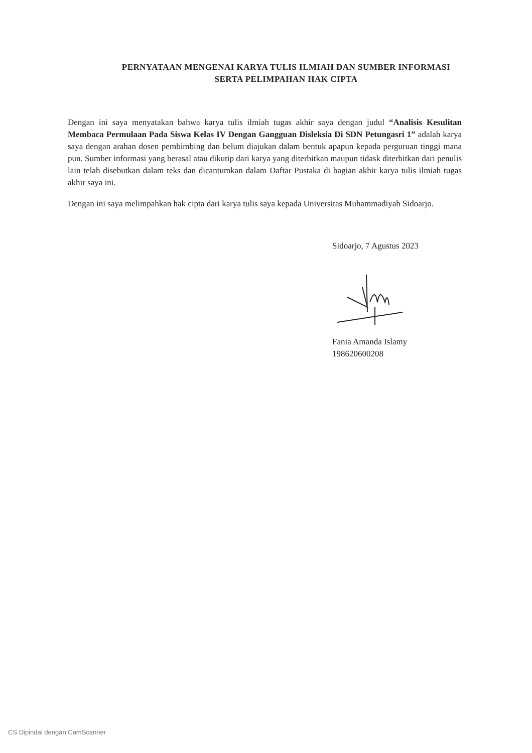PERNYATAAN MENGENAI KARYA TULIS ILMIAH DAN SUMBER INFORMASI
SERTA PELIMPAHAN HAK CIPTA
Dengan ini saya menyatakan bahwa karya tulis ilmiah tugas akhir saya dengan judul “Analisis Kesulitan Membaca Permulaan Pada Siswa Kelas IV Dengan Gangguan Disleksia Di SDN Petungasri 1” adalah karya saya dengan arahan dosen pembimbing dan belum diajukan dalam bentuk apapun kepada perguruan tinggi mana pun. Sumber informasi yang berasal atau dikutip dari karya yang diterbitkan maupun tidask diterbitkan dari penulis lain telah disebutkan dalam teks dan dicantumkan dalam Daftar Pustaka di bagian akhir karya tulis ilmiah tugas akhir saya ini.
Dengan ini saya melimpahkan hak cipta dari karya tulis saya kepada Universitas Muhammadiyah Sidoarjo.
Sidoarjo, 7 Agustus 2023
Fania Amanda Islamy
198620600208
CS Dipindai dengan CamScanner